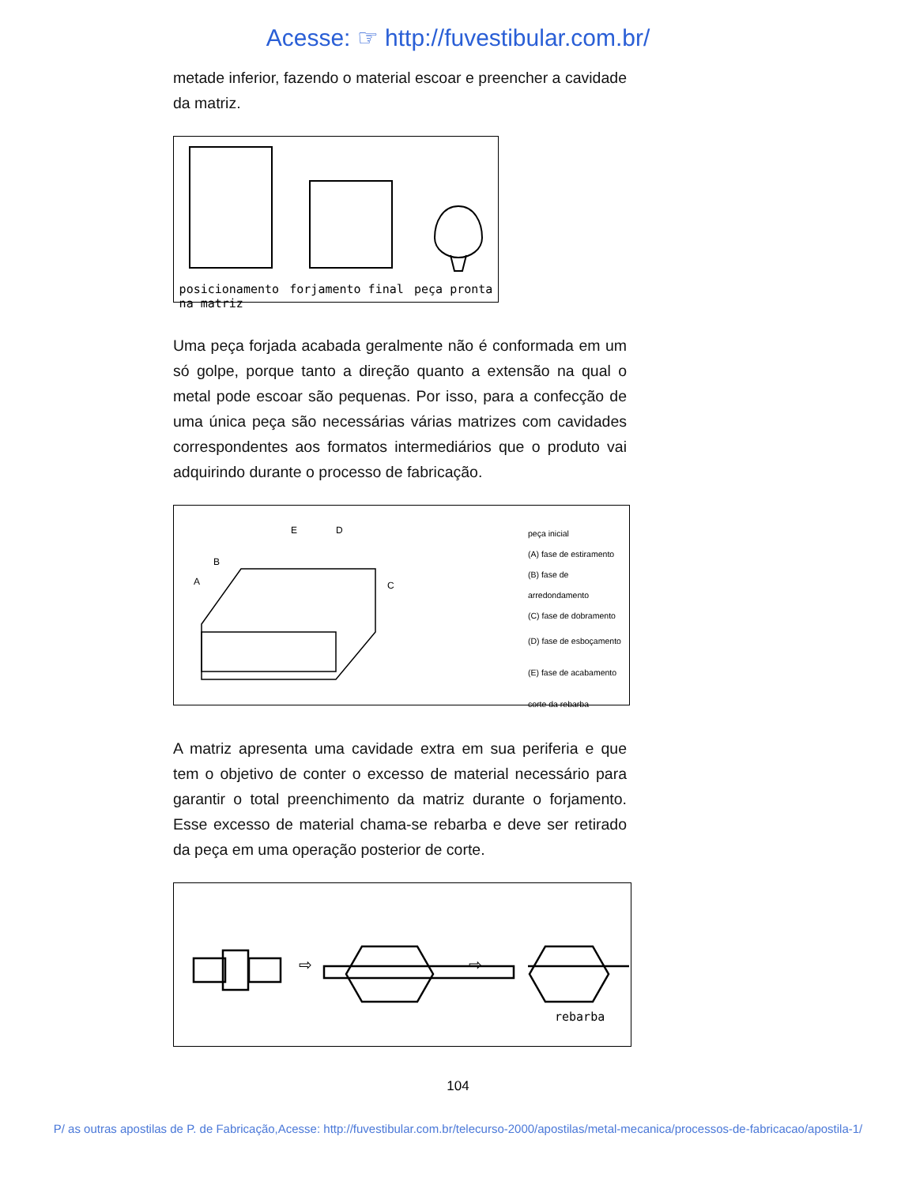Acesse: ☞ http://fuvestibular.com.br/
metade inferior, fazendo o material escoar e preencher a cavidade da matriz.
posicionamento
na matriz forjamento final peça pronta
Uma peça forjada acabada geralmente não é conformada em um só golpe, porque tanto a direção quanto a extensão na qual o metal pode escoar são pequenas. Por isso, para a confecção de uma única peça são necessárias várias matrizes com cavidades correspondentes aos formatos intermediários que o produto vai adquirindo durante o processo de fabricação.
E
D
B
A
C
peça inicial
(A) fase de estiramento
(B) fase de arredondamento
(C) fase de dobramento
(D) fase de esboçamento
(E) fase de acabamento
corte da rebarba
A matriz apresenta uma cavidade extra em sua periferia e que tem o objetivo de conter o excesso de material necessário para garantir o total preenchimento da matriz durante o forjamento. Esse excesso de material chama-se rebarba e deve ser retirado da peça em uma operação posterior de corte.
⇨
⇨
rebarba
104
P/ as outras apostilas de P. de Fabricação,Acesse: http://fuvestibular.com.br/telecurso-2000/apostilas/metal-mecanica/processos-de-fabricacao/apostila-1/